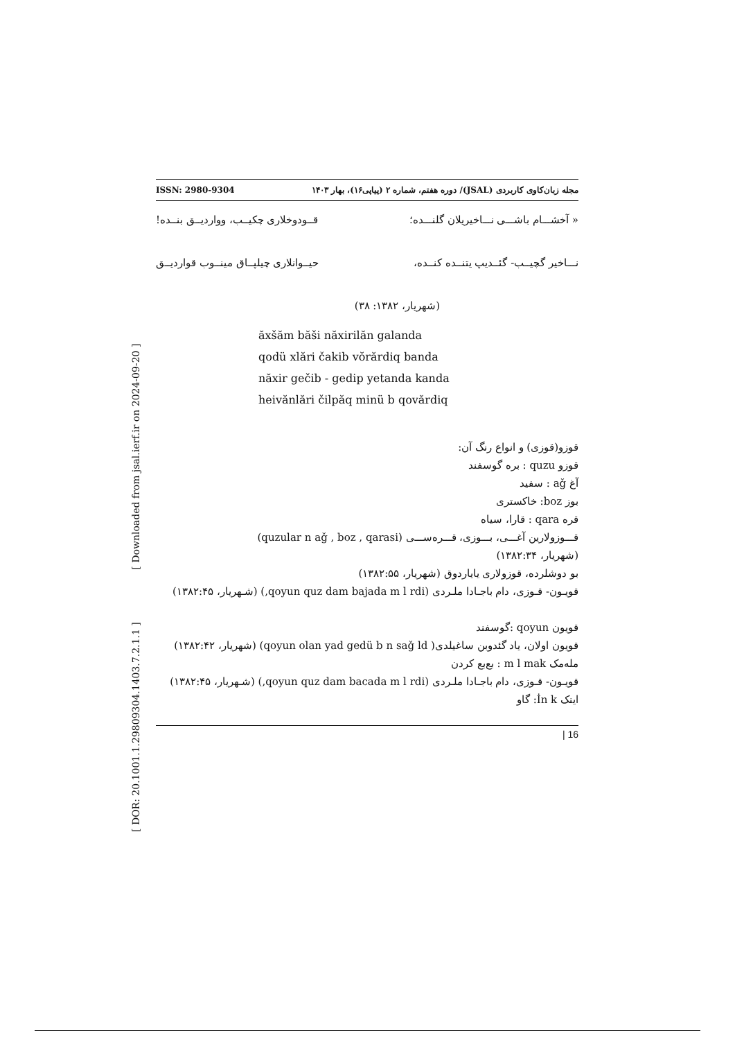[ DOR: 20.1001.1.29809304.1403.7.2.1.1 ] [ Downloaded from jsal.ierf.ir on 2024-09-20 ]
ISSN: 2980-9304 مجله زبان‌کاوی کاربردی (JSAL)/ دوره هفتم، شماره ۲ (پیاپی۱۶)، بهار ۱۴۰۳
« آخشـــام باشـــی نـــاخیریلان گلنـــده؛ قــودوخلاری چکیــب، وواردیــق بنــده!
نـــاخیر گچیــب- گئــدیپ یتنــده کنــده، حیــوانلاری چیلپــاق مینــوب قواردیــق
(شهریار، ۱۳۸۲: ۳۸)
ăxšăm băši năxirilăn galanda
qodü xlări čakib vŏrărdiq banda
năxir gečib - gedip yetanda kanda
heivănlări čilpăq minü b qovărdiq
قوزو(قوزی) و انواع رنگ آن:
قوزو quzu : بره گوسفند
آغ aǧ : سفید
بوز boz: خاکستری
قره qara : قارا، سیاه
قـــوزولارین آغـــی، بـــوزی، قـــره‌ســـی (quzular n aǧ , boz , qarasi)
(شهریار، ۱۳۸۲:۳۴)
بو دوشلرده، قوزولاری یایاردوق (شهریار، ۱۳۸۲:۵۵)
قویـون- قـوزی، دام باجـادا ملـردی (qoyun quz dam bajada m l rdi,) (شـهریار، ۱۳۸۲:۴۵)
قویون qoyun :گوسفند
قویون اولان، یاد گئدوبن ساغیلدی( qoyun olan yad gedü b n saǧ ld) (شهریار، ۱۳۸۲:۴۲)
مله‌مک m l mak : بع‌بع کردن
قویـون- قـوزی، دام باجـادا ملـردی (qoyun quz dam bacada m l rdi,) (شـهریار، ۱۳۸۲:۴۵)
اینک İn k: گاو
| 16